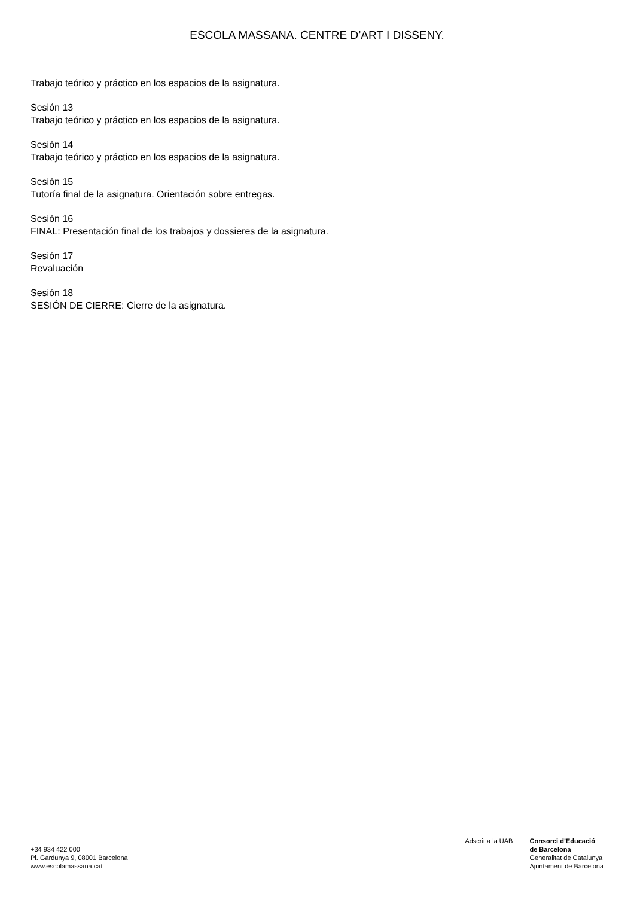ESCOLA MASSANA. CENTRE D’ART I DISSENY.
Trabajo teórico y práctico en los espacios de la asignatura.
Sesión 13
Trabajo teórico y práctico en los espacios de la asignatura.
Sesión 14
Trabajo teórico y práctico en los espacios de la asignatura.
Sesión 15
Tutoría final de la asignatura. Orientación sobre entregas.
Sesión 16
FINAL: Presentación final de los trabajos y dossieres de la asignatura.
Sesión 17
Revaluación
Sesión 18
SESIÓN DE CIERRE: Cierre de la asignatura.
+34 934 422 000
Pl. Gardunya 9, 08001 Barcelona
www.escolamassana.cat
Adscrit a la UAB Consorci d’Educació
de Barcelona
Generalitat de Catalunya
Ajuntament de Barcelona